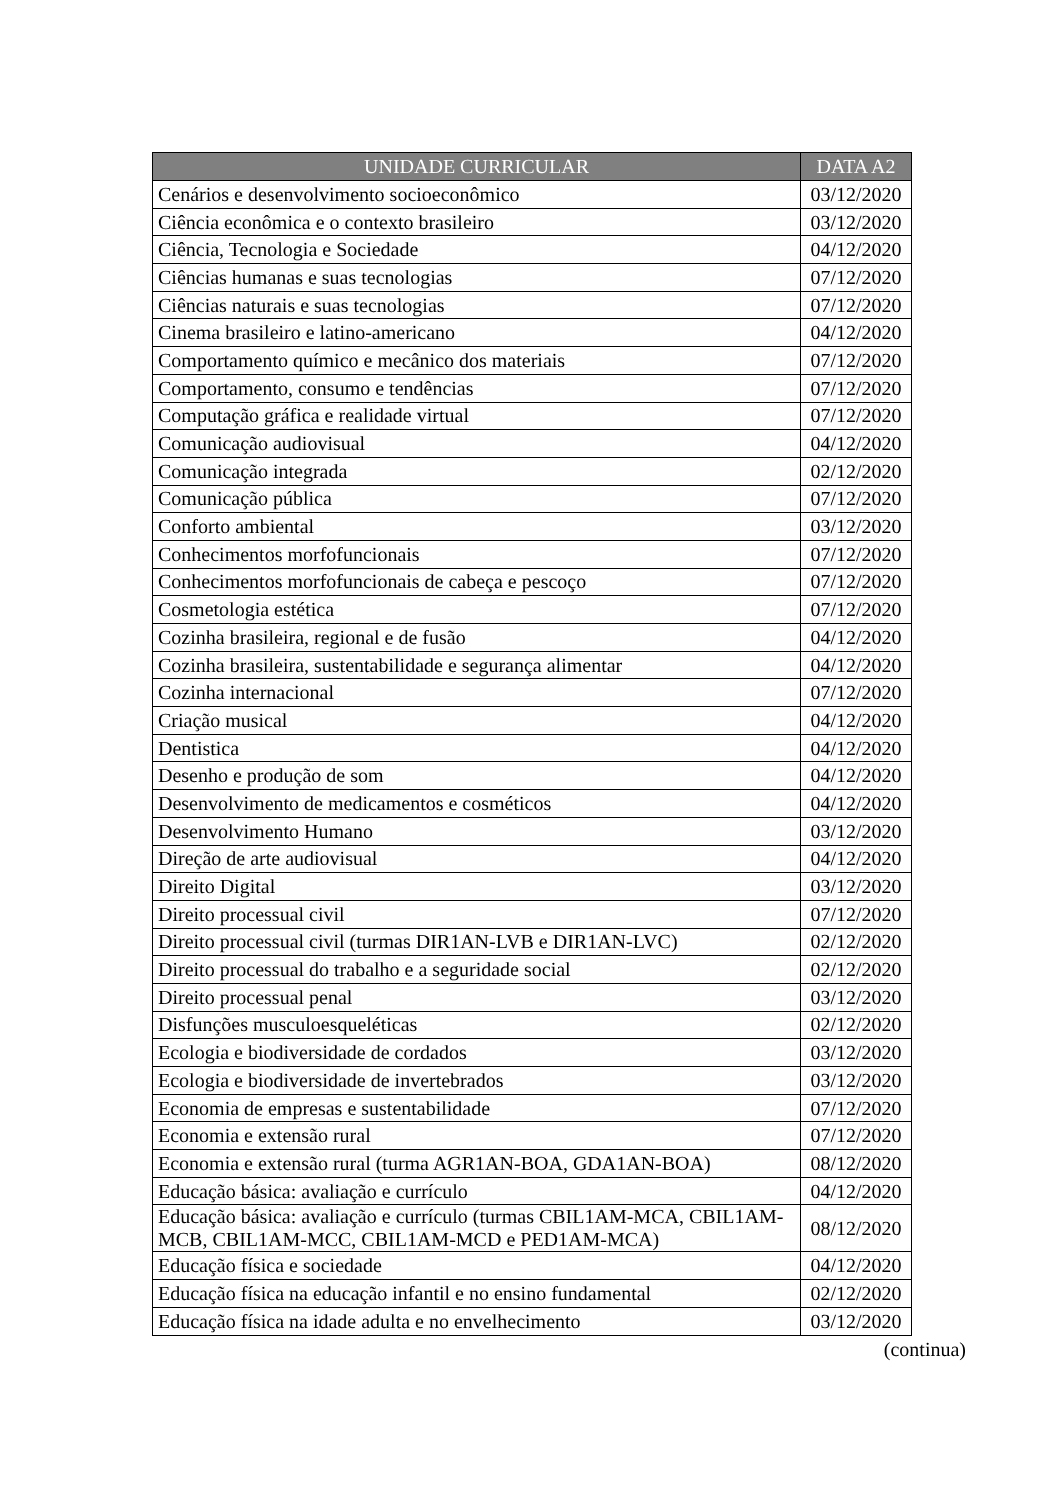| UNIDADE CURRICULAR | DATA A2 |
| --- | --- |
| Cenários e desenvolvimento socioeconômico | 03/12/2020 |
| Ciência econômica e o contexto brasileiro | 03/12/2020 |
| Ciência, Tecnologia e Sociedade | 04/12/2020 |
| Ciências humanas e suas tecnologias | 07/12/2020 |
| Ciências naturais e suas tecnologias | 07/12/2020 |
| Cinema brasileiro e latino-americano | 04/12/2020 |
| Comportamento químico e mecânico dos materiais | 07/12/2020 |
| Comportamento, consumo e tendências | 07/12/2020 |
| Computação gráfica e realidade virtual | 07/12/2020 |
| Comunicação audiovisual | 04/12/2020 |
| Comunicação integrada | 02/12/2020 |
| Comunicação pública | 07/12/2020 |
| Conforto ambiental | 03/12/2020 |
| Conhecimentos morfofuncionais | 07/12/2020 |
| Conhecimentos morfofuncionais de cabeça e pescoço | 07/12/2020 |
| Cosmetologia estética | 07/12/2020 |
| Cozinha brasileira, regional e de fusão | 04/12/2020 |
| Cozinha brasileira, sustentabilidade e segurança alimentar | 04/12/2020 |
| Cozinha internacional | 07/12/2020 |
| Criação musical | 04/12/2020 |
| Dentistica | 04/12/2020 |
| Desenho e produção de som | 04/12/2020 |
| Desenvolvimento de medicamentos e cosméticos | 04/12/2020 |
| Desenvolvimento Humano | 03/12/2020 |
| Direção de arte audiovisual | 04/12/2020 |
| Direito Digital | 03/12/2020 |
| Direito processual civil | 07/12/2020 |
| Direito processual civil (turmas DIR1AN-LVB e DIR1AN-LVC) | 02/12/2020 |
| Direito processual do trabalho e a seguridade social | 02/12/2020 |
| Direito processual penal | 03/12/2020 |
| Disfunções musculoesqueléticas | 02/12/2020 |
| Ecologia e biodiversidade de cordados | 03/12/2020 |
| Ecologia e biodiversidade de invertebrados | 03/12/2020 |
| Economia de empresas e sustentabilidade | 07/12/2020 |
| Economia e extensão rural | 07/12/2020 |
| Economia e extensão rural (turma AGR1AN-BOA, GDA1AN-BOA) | 08/12/2020 |
| Educação básica: avaliação e currículo | 04/12/2020 |
| Educação básica: avaliação e currículo (turmas CBIL1AM-MCA, CBIL1AM-MCB, CBIL1AM-MCC, CBIL1AM-MCD e PED1AM-MCA) | 08/12/2020 |
| Educação física e sociedade | 04/12/2020 |
| Educação física na educação infantil e no ensino fundamental | 02/12/2020 |
| Educação física na idade adulta e no envelhecimento | 03/12/2020 |
(continua)